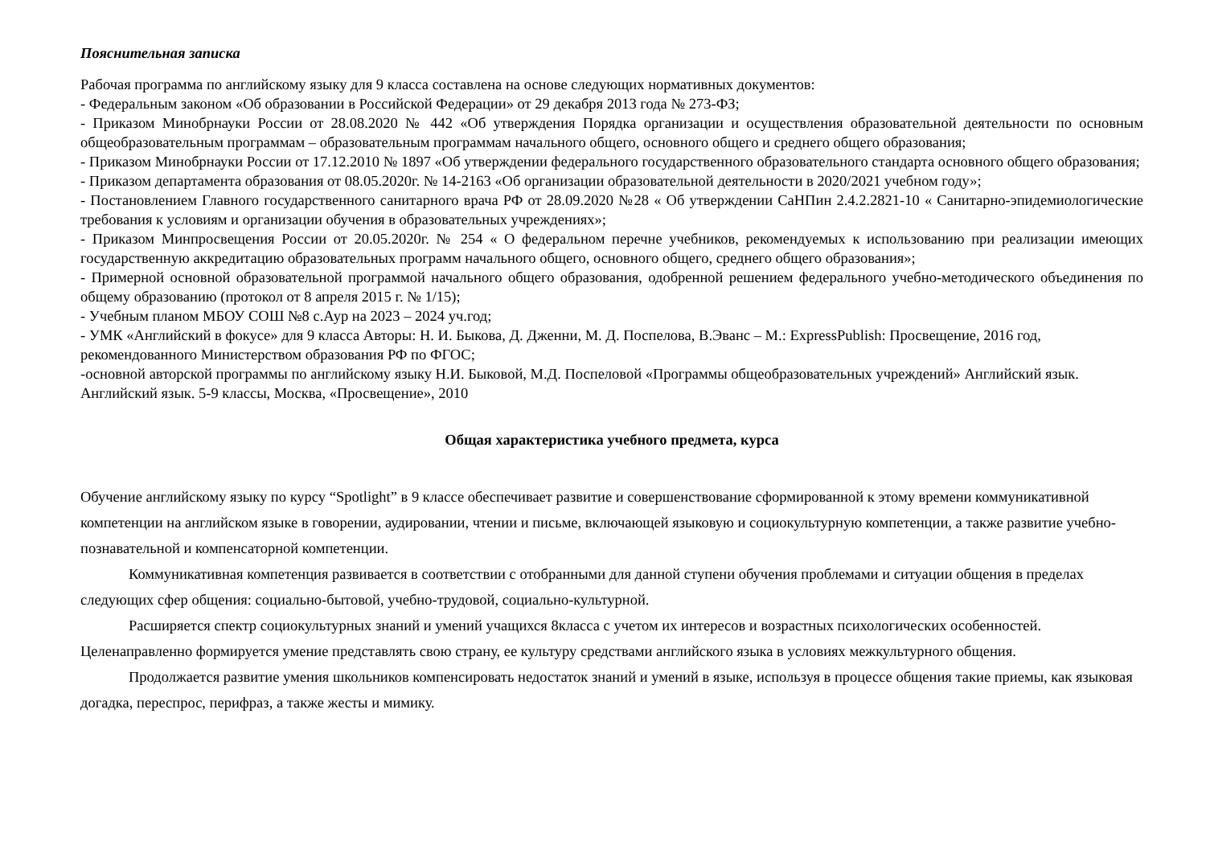Пояснительная записка
Рабочая программа по английскому языку для 9 класса составлена на основе следующих нормативных документов:
- Федеральным законом «Об образовании в Российской Федерации» от 29 декабря 2013 года № 273-ФЗ;
- Приказом Минобрнауки России от 28.08.2020 № 442 «Об утверждения Порядка организации и осуществления образовательной деятельности по основным общеобразовательным программам – образовательным программам начального общего, основного общего и среднего общего образования;
- Приказом Минобрнауки России от 17.12.2010 № 1897 «Об утверждении федерального государственного образовательного стандарта основного общего образования;
- Приказом департамента образования от 08.05.2020г. № 14-2163 «Об организации образовательной деятельности в 2020/2021 учебном году»;
- Постановлением Главного государственного санитарного врача РФ от 28.09.2020 №28 « Об утверждении СаНПин 2.4.2.2821-10 « Санитарно-эпидемиологические требования к условиям и организации обучения в образовательных учреждениях»;
- Приказом Минпросвещения России от 20.05.2020г. № 254 « О федеральном перечне учебников, рекомендуемых к использованию при реализации имеющих государственную аккредитацию образовательных программ начального общего, основного общего, среднего общего образования»;
- Примерной основной образовательной программой начального общего образования, одобренной решением федерального учебно-методического объединения по общему образованию (протокол от 8 апреля 2015 г. № 1/15);
- Учебным планом МБОУ СОШ №8 с.Аур на 2023 – 2024 уч.год;
- УМК «Английский в фокусе» для 9 класса Авторы: Н. И. Быкова, Д. Дженни, М. Д. Поспелова, В.Эванс – М.: ExpressPublish: Просвещение, 2016 год, рекомендованного Министерством образования РФ по ФГОС;
-основной авторской программы по английскому языку Н.И. Быковой, М.Д. Поспеловой «Программы общеобразовательных учреждений» Английский язык. Английский язык. 5-9 классы, Москва, «Просвещение», 2010
Общая характеристика учебного предмета, курса
Обучение английскому языку по курсу “Spotlight” в 9 классе обеспечивает развитие и совершенствование сформированной к этому времени коммуникативной компетенции на английском языке в говорении, аудировании, чтении и письме, включающей языковую и социокультурную компетенции, а также развитие учебно-познавательной и компенсаторной компетенции.
Коммуникативная компетенция развивается в соответствии с отобранными для данной ступени обучения проблемами и ситуации общения в пределах следующих сфер общения: социально-бытовой, учебно-трудовой, социально-культурной.
Расширяется спектр социокультурных знаний и умений учащихся 8класса с учетом их интересов и возрастных психологических особенностей. Целенаправленно формируется умение представлять свою страну, ее культуру средствами английского языка в условиях межкультурного общения.
Продолжается развитие умения школьников компенсировать недостаток знаний и умений в языке, используя в процессе общения такие приемы, как языковая догадка, переспрос, перифраз, а также жесты и мимику.